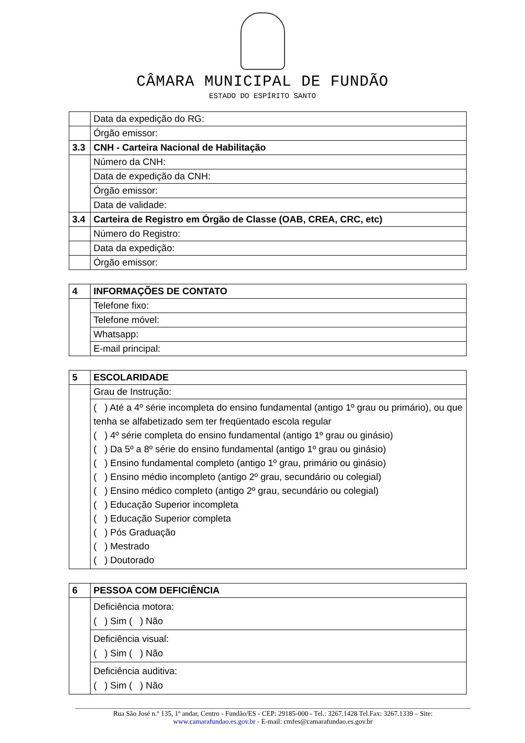CÂMARA MUNICIPAL DE FUNDÃO
ESTADO DO ESPÍRITO SANTO
| | Data da expedição do RG: |
| | Órgão emissor: |
| 3.3 | CNH - Carteira Nacional de Habilitação |
| | Número da CNH: |
| | Data de expedição da CNH: |
| | Órgão emissor: |
| | Data de validade: |
| 3.4 | Carteira de Registro em Órgão de Classe (OAB, CREA, CRC, etc) |
| | Número do Registro: |
| | Data da expedição: |
| | Órgão emissor: |
| 4 | INFORMAÇÕES DE CONTATO |
| | Telefone fixo: |
| | Telefone móvel: |
| | Whatsapp: |
| | E-mail principal: |
| 5 | ESCOLARIDADE |
| | Grau de Instrução: |
| | ( ) Até a 4º série incompleta do ensino fundamental (antigo 1º grau ou primário), ou que tenha se alfabetizado sem ter freqüentado escola regular ( ) 4º série completa do ensino fundamental (antigo 1º grau ou ginásio) ( ) Da 5º a 8º série do ensino fundamental (antigo 1º grau ou ginásio) ( ) Ensino fundamental completo (antigo 1º grau, primário ou ginásio) ( ) Ensino médio incompleto (antigo 2º grau, secundário ou colegial) ( ) Ensino médico completo (antigo 2º grau, secundário ou colegial) ( ) Educação Superior incompleta ( ) Educação Superior completa ( ) Pós Graduação ( ) Mestrado ( ) Doutorado |
| 6 | PESSOA COM DEFICIÊNCIA |
| | Deficiência motora: ( ) Sim ( ) Não |
| | Deficiência visual: ( ) Sim ( ) Não |
| | Deficiência auditiva: ( ) Sim ( ) Não |
Rua São José n.º 135, 1º andar, Centro - Fundão/ES - CEP: 29185-000 - Tel.: 3267.1428 Tel.Fax: 3267.1339 – Site:
www.camarafundao.es.gov.br - E-mail: cmfes@camarafundao.es.gov.br